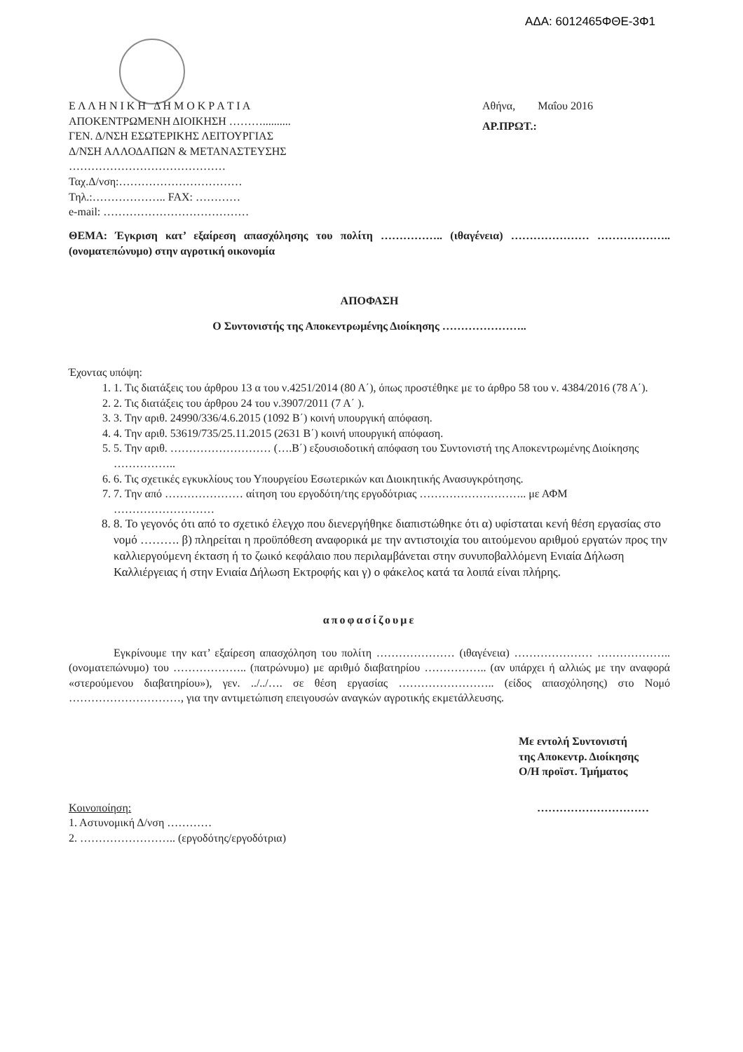ΑΔΑ: 6012465ΦΘΕ-3Φ1
Ε Λ Λ Η Ν Ι Κ Η Δ Η Μ Ο Κ Ρ Α Τ Ι Α
ΑΠΟΚΕΝΤΡΩΜΕΝΗ ΔΙΟΙΚΗΣΗ ………..........
ΓΕΝ. Δ/ΝΣΗ ΕΣΩΤΕΡΙΚΗΣ ΛΕΙΤΟΥΡΓΙΑΣ
Δ/ΝΣΗ ΑΛΛΟΔΑΠΩΝ & ΜΕΤΑΝΑΣΤΕΥΣΗΣ
……………………………………
Ταχ.Δ/νση:……………………………
Τηλ.:……………….. FAX: …………
e-mail: …………………………………
Αθήνα, Μαΐου 2016
ΑΡ.ΠΡΩΤ.:
ΘΕΜΑ: Έγκριση κατ’ εξαίρεση απασχόλησης του πολίτη …………….. (ιθαγένεια) ………………… ……………….. (ονοματεπώνυμο) στην αγροτική οικονομία
ΑΠΟΦΑΣΗ
Ο Συντονιστής της Αποκεντρωμένης Διοίκησης …………………..
Έχοντας υπόψη:
1. 1. Τις διατάξεις του άρθρου 13 α του ν.4251/2014 (80 Α΄), όπως προστέθηκε με το άρθρο 58 του ν. 4384/2016 (78 Α΄).
2. 2. Τις διατάξεις του άρθρου 24 του ν.3907/2011 (7 Α΄ ).
3. 3. Την αριθ. 24990/336/4.6.2015 (1092 Β΄) κοινή υπουργική απόφαση.
4. 4. Την αριθ. 53619/735/25.11.2015 (2631 Β΄) κοινή υπουργική απόφαση.
5. 5. Την αριθ. ……………………… (….Β΄) εξουσιοδοτική απόφαση του Συντονιστή της Αποκεντρωμένης Διοίκησης ……………..
6. 6. Τις σχετικές εγκυκλίους του Υπουργείου Εσωτερικών και Διοικητικής Ανασυγκρότησης.
7. 7. Την από ………………… αίτηση του εργοδότη/της εργοδότριας ……………………….. με ΑΦΜ ………………………
8. 8. Το γεγονός ότι από το σχετικό έλεγχο που διενεργήθηκε διαπιστώθηκε ότι α) υφίσταται κενή θέση εργασίας στο νομό ………. β) πληρείται η προϋπόθεση αναφορικά με την αντιστοιχία του αιτούμενου αριθμού εργατών προς την καλλιεργούμενη έκταση ή το ζωικό κεφάλαιο που περιλαμβάνεται στην συνυποβαλλόμενη Ενιαία Δήλωση Καλλιέργειας ή στην Ενιαία Δήλωση Εκτροφής και γ) ο φάκελος κατά τα λοιπά είναι πλήρης.
αποφασίζουμε
Εγκρίνουμε την κατ’ εξαίρεση απασχόληση του πολίτη ………………… (ιθαγένεια) ………………… ……………….. (ονοματεπώνυμο) του ……………….. (πατρώνυμο) με αριθμό διαβατηρίου …………….. (αν υπάρχει ή αλλιώς με την αναφορά «στερούμενου διαβατηρίου»), γεν. ../../…. σε θέση εργασίας …………………….. (είδος απασχόλησης) στο Νομό …………………………, για την αντιμετώπιση επειγουσών αναγκών αγροτικής εκμετάλλευσης.
Με εντολή Συντονιστή
της Αποκεντρ. Διοίκησης
Ο/Η προϊστ. Τμήματος
Κοινοποίηση:
1. Αστυνομική Δ/νση …………
2. …………………….. (εργοδότης/εργοδότρια)
…………………………